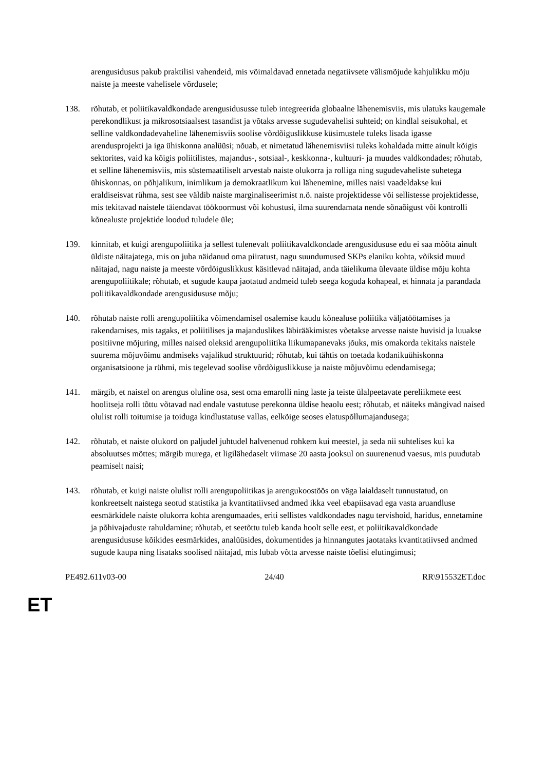arengusidusus pakub praktilisi vahendeid, mis võimaldavad ennetada negatiivsete välismõjude kahjulikku mõju naiste ja meeste vahelisele võrdusele;
138. rõhutab, et poliitikavaldkondade arengusidususse tuleb integreerida globaalne lähenemisviis, mis ulatuks kaugemale perekondlikust ja mikrosotsiaalsest tasandist ja võtaks arvesse sugudevahelisi suhteid; on kindlal seisukohal, et selline valdkondadevaheline lähenemisviis soolise võrdõiguslikkuse küsimustele tuleks lisada igasse arendusprojekti ja iga ühiskonna analüüsi; nõuab, et nimetatud lähenemisviisi tuleks kohaldada mitte ainult kõigis sektorites, vaid ka kõigis poliitilistes, majandus-, sotsiaal-, keskkonna-, kultuuri- ja muudes valdkondades; rõhutab, et selline lähenemisviis, mis süstemaatiliselt arvestab naiste olukorra ja rolliga ning sugudevaheliste suhetega ühiskonnas, on põhjalikum, inimlikum ja demokraatlikum kui lähenemine, milles naisi vaadeldakse kui eraldiseisvat rühma, sest see väldib naiste marginaliseerimist n.ö. naiste projektidesse või sellistesse projektidesse, mis tekitavad naistele täiendavat töökoormust või kohustusi, ilma suurendamata nende sõnaõigust või kontrolli kõnealuste projektide loodud tuludele üle;
139. kinnitab, et kuigi arengupoliitika ja sellest tulenevalt poliitikavaldkondade arengusidususe edu ei saa mõõta ainult üldiste näitajatega, mis on juba näidanud oma piiratust, nagu suundumused SKPs elaniku kohta, võiksid muud näitajad, nagu naiste ja meeste võrdõiguslikkust käsitlevad näitajad, anda täielikuma ülevaate üldise mõju kohta arengupoliitikale; rõhutab, et sugude kaupa jaotatud andmeid tuleb seega koguda kohapeal, et hinnata ja parandada poliitikavaldkondade arengusidususe mõju;
140. rõhutab naiste rolli arengupoliitika võimendamisel osalemise kaudu kõnealuse poliitika väljatöötamises ja rakendamises, mis tagaks, et poliitilises ja majanduslikes läbirääkimistes võetakse arvesse naiste huvisid ja luuakse positiivne mõjuring, milles naised oleksid arengupoliitika liikumapanevaks jõuks, mis omakorda tekitaks naistele suurema mõjuvõimu andmiseks vajalikud struktuurid; rõhutab, kui tähtis on toetada kodanikuühiskonna organisatsioone ja rühmi, mis tegelevad soolise võrdõiguslikkuse ja naiste mõjuvõimu edendamisega;
141. märgib, et naistel on arengus oluline osa, sest oma emarolli ning laste ja teiste ülalpeetavate pereliikmete eest hoolitseja rolli tõttu võtavad nad endale vastutuse perekonna üldise heaolu eest; rõhutab, et näiteks mängivad naised olulist rolli toitumise ja toiduga kindlustatuse vallas, eelkõige seoses elatuspõllumajandusega;
142. rõhutab, et naiste olukord on paljudel juhtudel halvenenud rohkem kui meestel, ja seda nii suhtelises kui ka absoluutses mõttes; märgib murega, et ligilähedaselt viimase 20 aasta jooksul on suurenenud vaesus, mis puudutab peamiselt naisi;
143. rõhutab, et kuigi naiste olulist rolli arengupoliitikas ja arengukoostöös on väga laialdaselt tunnustatud, on konkreetselt naistega seotud statistika ja kvantitatiivsed andmed ikka veel ebapiisavad ega vasta aruandluse eesmärkidele naiste olukorra kohta arengumaades, eriti sellistes valdkondades nagu tervishoid, haridus, ennetamine ja põhivajaduste rahuldamine; rõhutab, et seetõttu tuleb kanda hoolt selle eest, et poliitikavaldkondade arengusidususe kõikides eesmärkides, analüüsides, dokumentides ja hinnangutes jaotataks kvantitatiivsed andmed sugude kaupa ning lisataks soolised näitajad, mis lubab võtta arvesse naiste tõelisi elutingimusi;
PE492.611v03-00 24/40 RR\915532ET.doc
ET